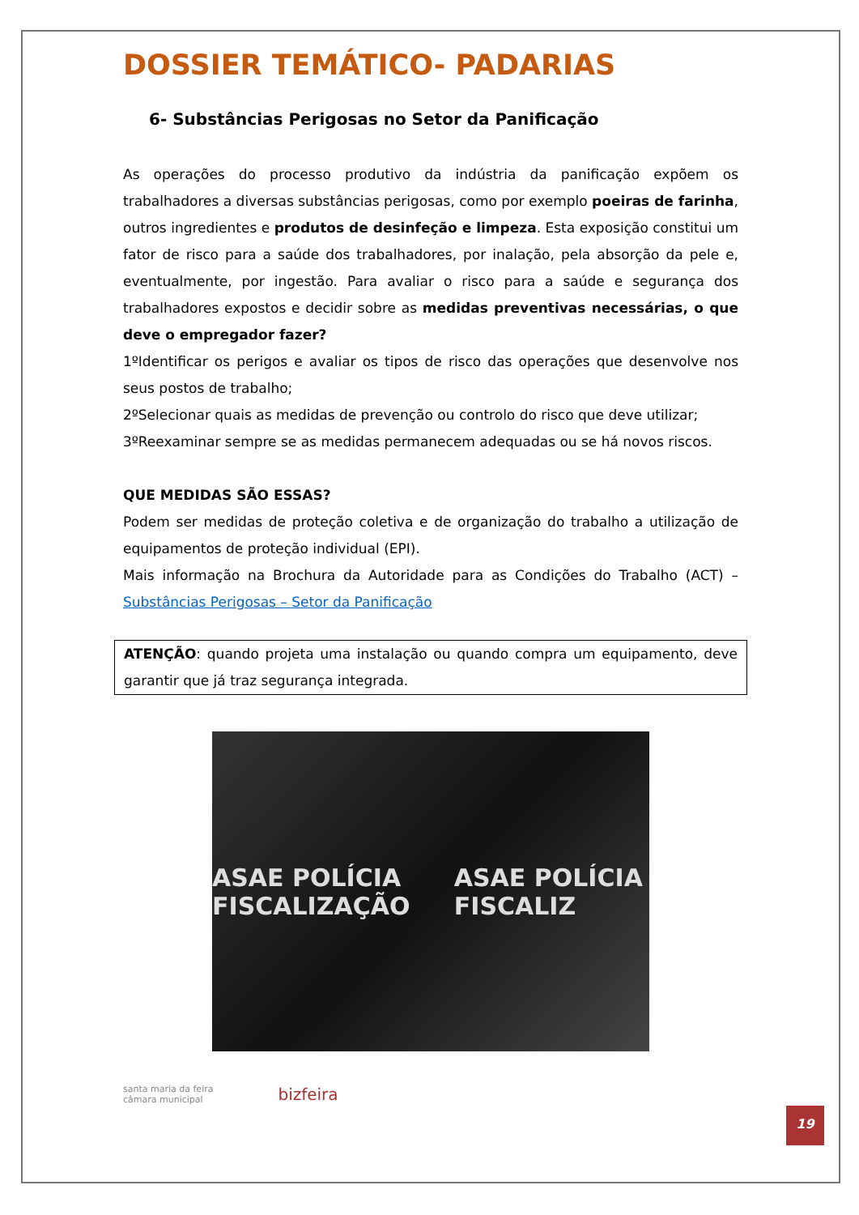DOSSIER TEMÁTICO- PADARIAS
6- Substâncias Perigosas no Setor da Panificação
As operações do processo produtivo da indústria da panificação expõem os trabalhadores a diversas substâncias perigosas, como por exemplo poeiras de farinha, outros ingredientes e produtos de desinfeção e limpeza. Esta exposição constitui um fator de risco para a saúde dos trabalhadores, por inalação, pela absorção da pele e, eventualmente, por ingestão. Para avaliar o risco para a saúde e segurança dos trabalhadores expostos e decidir sobre as medidas preventivas necessárias, o que deve o empregador fazer?
1ºIdentificar os perigos e avaliar os tipos de risco das operações que desenvolve nos seus postos de trabalho;
2ºSelecionar quais as medidas de prevenção ou controlo do risco que deve utilizar;
3ºReexaminar sempre se as medidas permanecem adequadas ou se há novos riscos.
QUE MEDIDAS SÃO ESSAS?
Podem ser medidas de proteção coletiva e de organização do trabalho a utilização de equipamentos de proteção individual (EPI).
Mais informação na Brochura da Autoridade para as Condições do Trabalho (ACT) – Substâncias Perigosas – Setor da Panificação
ATENÇÃO: quando projeta uma instalação ou quando compra um equipamento, deve garantir que já traz segurança integrada.
ASAE POLÍCIA FISCALIZAÇÃO ASAE POLÍCIA FISCALIZ
santa maria da feira
câmara municipal
bizfeira
19